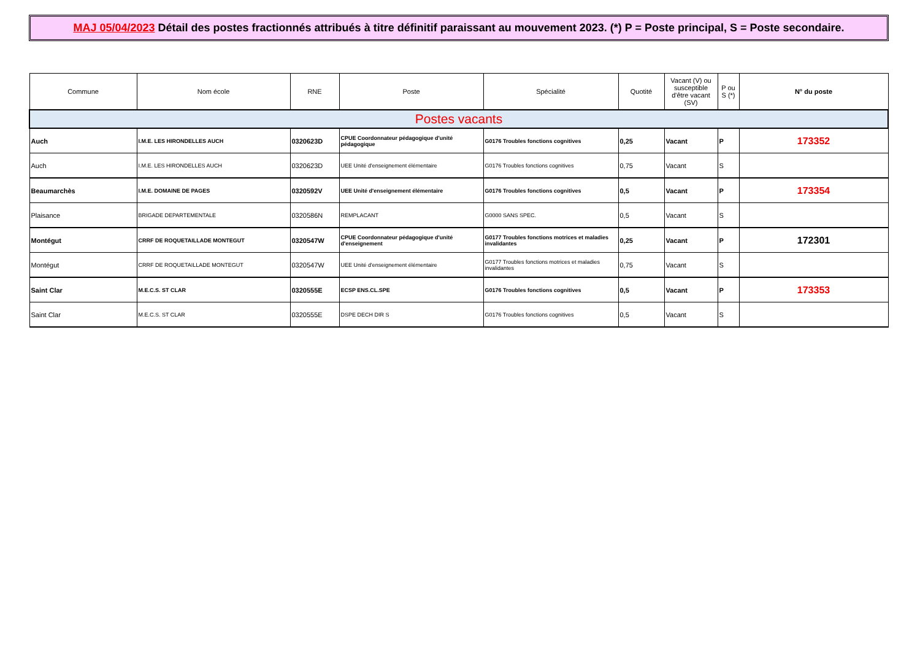MAJ 05/04/2023 Détail des postes fractionnés attribués à titre définitif paraissant au mouvement 2023. (*) P = Poste principal, S = Poste secondaire.
| Commune | Nom école | RNE | Poste | Spécialité | Quotité | Vacant (V) ou susceptible d'être vacant (SV) | P ou S (*) | N° du poste |
| --- | --- | --- | --- | --- | --- | --- | --- | --- |
| Postes vacants | | | | | | | | |
| Auch | I.M.E. LES HIRONDELLES AUCH | 0320623D | CPUE Coordonnateur pédagogique d'unité pédagogique | G0176 Troubles fonctions cognitives | 0,25 | Vacant | P | 173352 |
| Auch | I.M.E. LES HIRONDELLES AUCH | 0320623D | UEE Unité d'enseignement élémentaire | G0176 Troubles fonctions cognitives | 0,75 | Vacant | S | |
| Beaumarchès | I.M.E. DOMAINE DE PAGES | 0320592V | UEE Unité d'enseignement élémentaire | G0176 Troubles fonctions cognitives | 0,5 | Vacant | P | 173354 |
| Plaisance | BRIGADE DEPARTEMENTALE | 0320586N | REMPLACANT | G0000 SANS SPEC. | 0,5 | Vacant | S | |
| Montégut | CRRF DE ROQUETAILLADE MONTEGUT | 0320547W | CPUE Coordonnateur pédagogique d'unité d'enseignement | G0177 Troubles fonctions motrices et maladies invalidantes | 0,25 | Vacant | P | 172301 |
| Montégut | CRRF DE ROQUETAILLADE MONTEGUT | 0320547W | UEE Unité d'enseignement élémentaire | G0177 Troubles fonctions motrices et maladies invalidantes | 0,75 | Vacant | S | |
| Saint Clar | M.E.C.S. ST CLAR | 0320555E | ECSP ENS.CL.SPE | G0176 Troubles fonctions cognitives | 0,5 | Vacant | P | 173353 |
| Saint Clar | M.E.C.S. ST CLAR | 0320555E | DSPE DECH DIR S | G0176 Troubles fonctions cognitives | 0,5 | Vacant | S | |